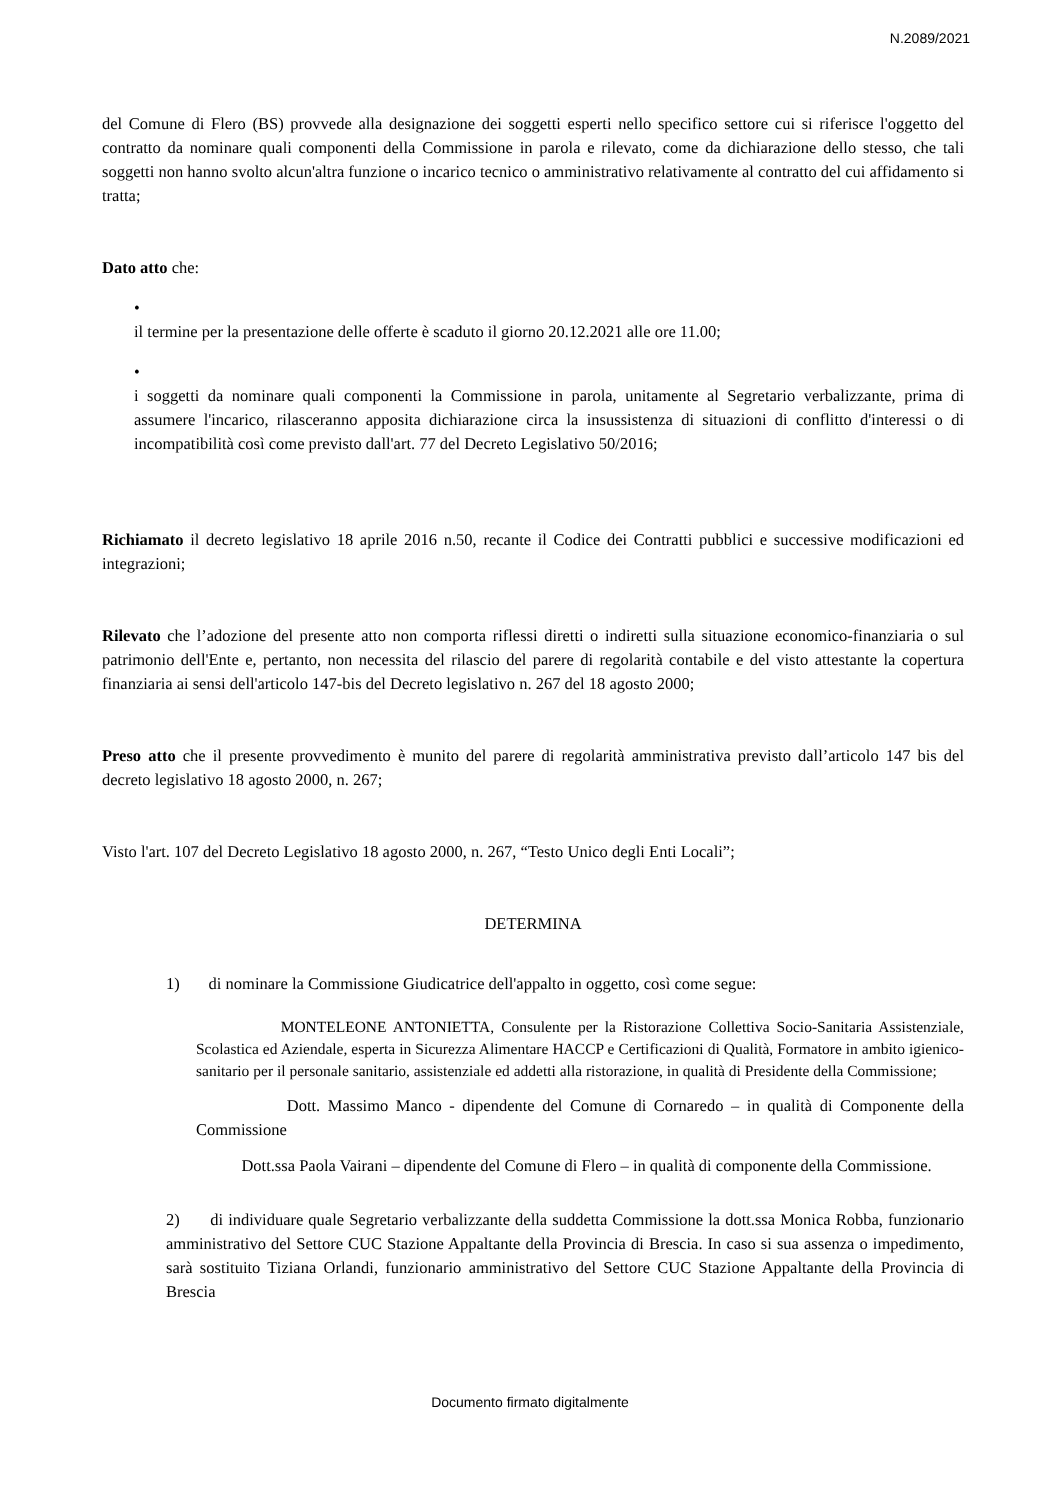N.2089/2021
del Comune di Flero (BS) provvede alla designazione dei soggetti esperti nello specifico settore cui si riferisce l'oggetto del contratto da nominare quali componenti della Commissione in parola e rilevato, come da dichiarazione dello stesso, che tali soggetti non hanno svolto alcun'altra funzione o incarico tecnico o amministrativo relativamente al contratto del cui affidamento si tratta;
Dato atto che:
•
il termine per la presentazione delle offerte è scaduto il giorno 20.12.2021 alle ore 11.00;
•
i soggetti da nominare quali componenti la Commissione in parola, unitamente al Segretario verbalizzante, prima di assumere l'incarico, rilasceranno apposita dichiarazione circa la insussistenza di situazioni di conflitto d'interessi o di incompatibilità così come previsto dall'art. 77 del Decreto Legislativo 50/2016;
Richiamato il decreto legislativo 18 aprile 2016 n.50, recante il Codice dei Contratti pubblici e successive modificazioni ed integrazioni;
Rilevato che l’adozione del presente atto non comporta riflessi diretti o indiretti sulla situazione economico-finanziaria o sul patrimonio dell'Ente e, pertanto, non necessita del rilascio del parere di regolarità contabile e del visto attestante la copertura finanziaria ai sensi dell'articolo 147-bis del Decreto legislativo n. 267 del 18 agosto 2000;
Preso atto che il presente provvedimento è munito del parere di regolarità amministrativa previsto dall’articolo 147 bis del decreto legislativo 18 agosto 2000, n. 267;
Visto l'art. 107 del Decreto Legislativo 18 agosto 2000, n. 267, “Testo Unico degli Enti Locali”;
DETERMINA
1) di nominare la Commissione Giudicatrice dell'appalto in oggetto, così come segue:
MONTELEONE ANTONIETTA, Consulente per la Ristorazione Collettiva Socio-Sanitaria Assistenziale, Scolastica ed Aziendale, esperta in Sicurezza Alimentare HACCP e Certificazioni di Qualità, Formatore in ambito igienico-sanitario per il personale sanitario, assistenziale ed addetti alla ristorazione, in qualità di Presidente della Commissione;
Dott. Massimo Manco - dipendente del Comune di Cornaredo – in qualità di Componente della Commissione
Dott.ssa Paola Vairani – dipendente del Comune di Flero – in qualità di componente della Commissione.
2) di individuare quale Segretario verbalizzante della suddetta Commissione la dott.ssa Monica Robba, funzionario amministrativo del Settore CUC Stazione Appaltante della Provincia di Brescia. In caso si sua assenza o impedimento, sarà sostituito Tiziana Orlandi, funzionario amministrativo del Settore CUC Stazione Appaltante della Provincia di Brescia
Documento firmato digitalmente